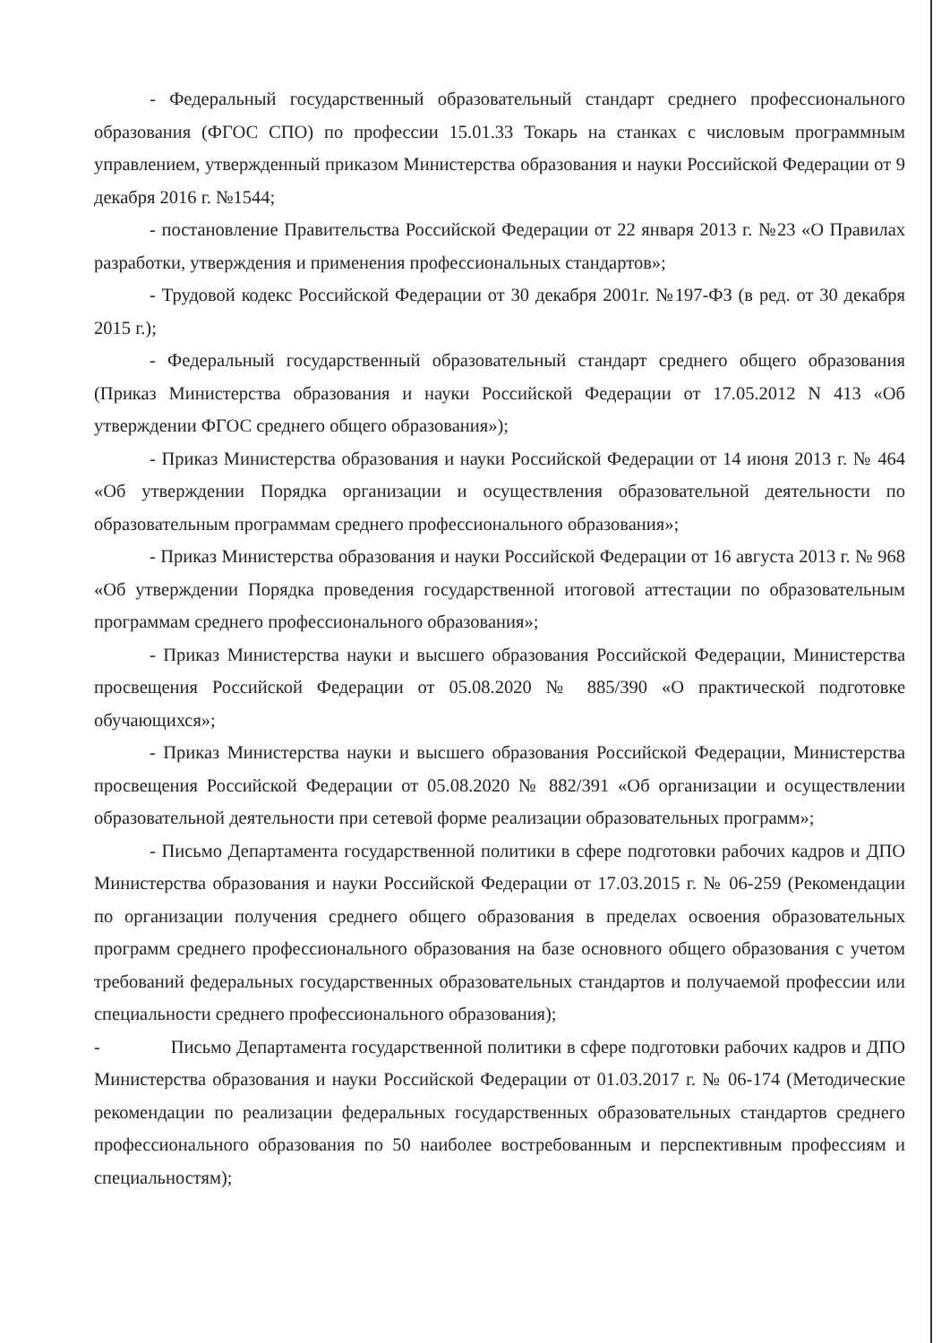- Федеральный государственный образовательный стандарт среднего профессионального образования (ФГОС СПО) по профессии 15.01.33 Токарь на станках с числовым программным управлением, утвержденный приказом Министерства образования и науки Российской Федерации от 9 декабря 2016 г. №1544;
- постановление Правительства Российской Федерации от 22 января 2013 г. №23 «О Правилах разработки, утверждения и применения профессиональных стандартов»;
- Трудовой кодекс Российской Федерации от 30 декабря 2001г. №197-ФЗ (в ред. от 30 декабря 2015 г.);
- Федеральный государственный образовательный стандарт среднего общего образования (Приказ Министерства образования и науки Российской Федерации от 17.05.2012 N 413 «Об утверждении ФГОС среднего общего образования»);
- Приказ Министерства образования и науки Российской Федерации от 14 июня 2013 г. № 464 «Об утверждении Порядка организации и осуществления образовательной деятельности по образовательным программам среднего профессионального образования»;
- Приказ Министерства образования и науки Российской Федерации от 16 августа 2013 г. № 968 «Об утверждении Порядка проведения государственной итоговой аттестации по образовательным программам среднего профессионального образования»;
- Приказ Министерства науки и высшего образования Российской Федерации, Министерства просвещения Российской Федерации от 05.08.2020 № 885/390 «О практической подготовке обучающихся»;
- Приказ Министерства науки и высшего образования Российской Федерации, Министерства просвещения Российской Федерации от 05.08.2020 № 882/391 «Об организации и осуществлении образовательной деятельности при сетевой форме реализации образовательных программ»;
- Письмо Департамента государственной политики в сфере подготовки рабочих кадров и ДПО Министерства образования и науки Российской Федерации от 17.03.2015 г. № 06-259 (Рекомендации по организации получения среднего общего образования в пределах освоения образовательных программ среднего профессионального образования на базе основного общего образования с учетом требований федеральных государственных образовательных стандартов и получаемой профессии или специальности среднего профессионального образования);
- Письмо Департамента государственной политики в сфере подготовки рабочих кадров и ДПО Министерства образования и науки Российской Федерации от 01.03.2017 г. № 06-174 (Методические рекомендации по реализации федеральных государственных образовательных стандартов среднего профессионального образования по 50 наиболее востребованным и перспективным профессиям и специальностям);